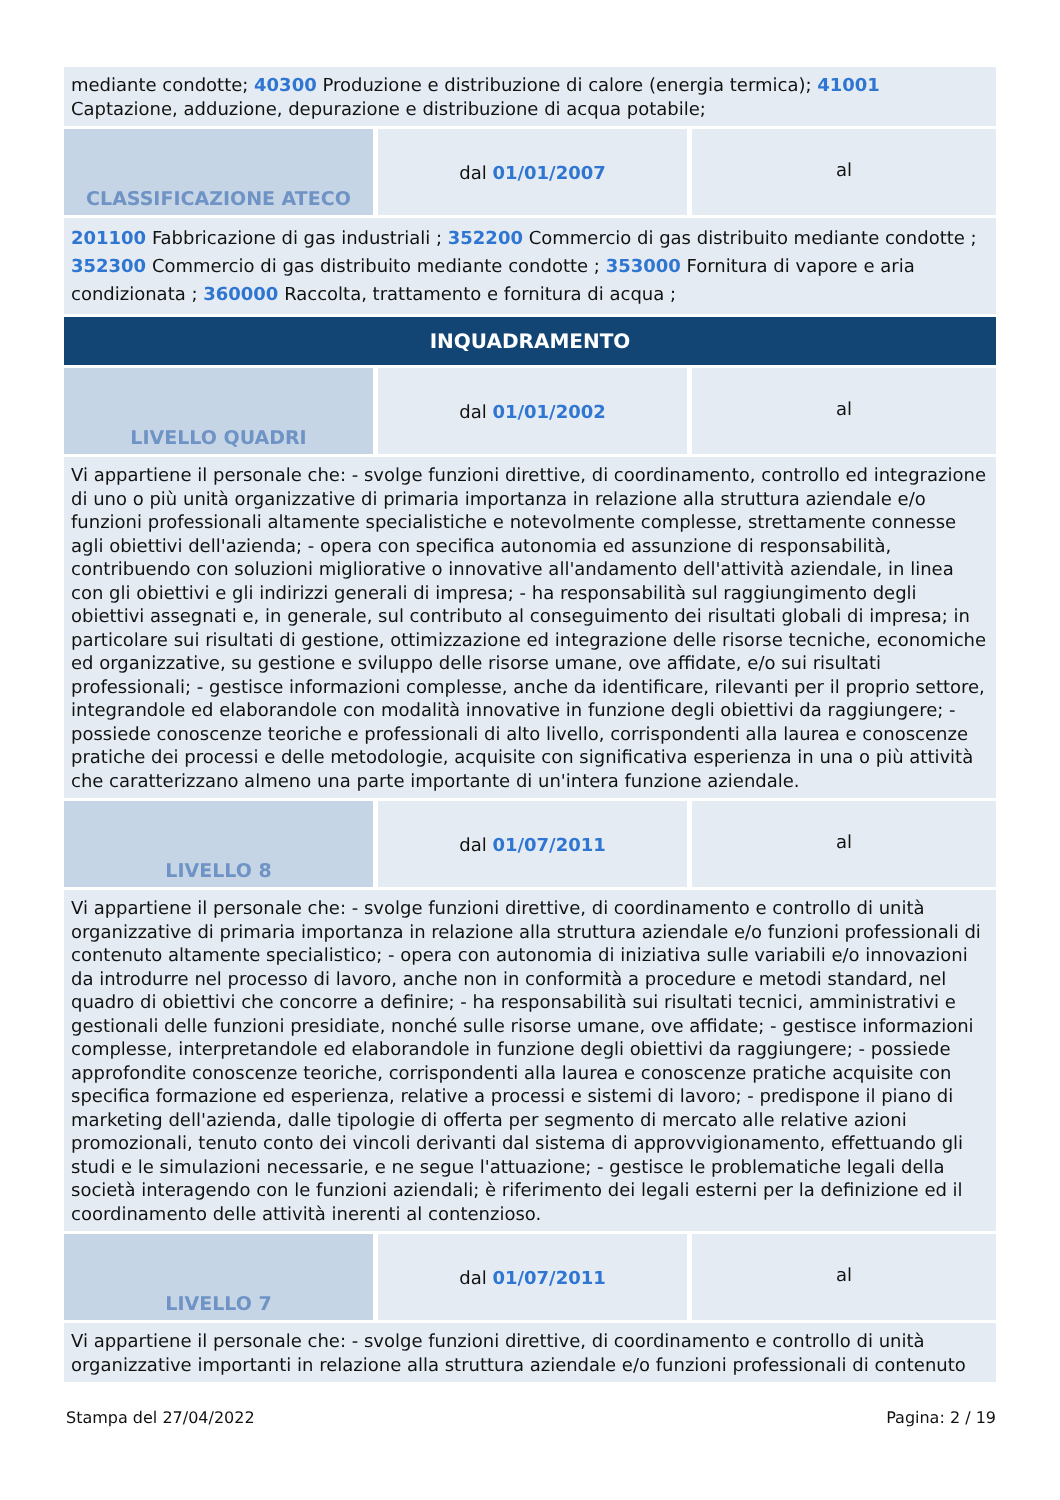| mediante condotte; 40300 Produzione e distribuzione di calore (energia termica); 41001 Captazione, adduzione, depurazione e distribuzione di acqua potabile; | | |
| CLASSIFICAZIONE ATECO | dal 01/01/2007 | al |
| 201100 Fabbricazione di gas industriali ; 352200 Commercio di gas distribuito mediante condotte ; 352300 Commercio di gas distribuito mediante condotte ; 353000 Fornitura di vapore e aria condizionata ; 360000 Raccolta, trattamento e fornitura di acqua ; | | |
| INQUADRAMENTO | | |
| LIVELLO QUADRI | dal 01/01/2002 | al |
| Vi appartiene il personale che: - svolge funzioni direttive, di coordinamento, controllo ed integrazione di uno o più unità organizzative di primaria importanza in relazione alla struttura aziendale e/o funzioni professionali altamente specialistiche e notevolmente complesse, strettamente connesse agli obiettivi dell'azienda; - opera con specifica autonomia ed assunzione di responsabilità, contribuendo con soluzioni migliorative o innovative all'andamento dell'attività aziendale, in linea con gli obiettivi e gli indirizzi generali di impresa; - ha responsabilità sul raggiungimento degli obiettivi assegnati e, in generale, sul contributo al conseguimento dei risultati globali di impresa; in particolare sui risultati di gestione, ottimizzazione ed integrazione delle risorse tecniche, economiche ed organizzative, su gestione e sviluppo delle risorse umane, ove affidate, e/o sui risultati professionali; - gestisce informazioni complesse, anche da identificare, rilevanti per il proprio settore, integrandole ed elaborandole con modalità innovative in funzione degli obiettivi da raggiungere; - possiede conoscenze teoriche e professionali di alto livello, corrispondenti alla laurea e conoscenze pratiche dei processi e delle metodologie, acquisite con significativa esperienza in una o più attività che caratterizzano almeno una parte importante di un'intera funzione aziendale. | | |
| LIVELLO 8 | dal 01/07/2011 | al |
| Vi appartiene il personale che: - svolge funzioni direttive, di coordinamento e controllo di unità organizzative di primaria importanza in relazione alla struttura aziendale e/o funzioni professionali di contenuto altamente specialistico; - opera con autonomia di iniziativa sulle variabili e/o innovazioni da introdurre nel processo di lavoro, anche non in conformità a procedure e metodi standard, nel quadro di obiettivi che concorre a definire; - ha responsabilità sui risultati tecnici, amministrativi e gestionali delle funzioni presidiate, nonché sulle risorse umane, ove affidate; - gestisce informazioni complesse, interpretandole ed elaborandole in funzione degli obiettivi da raggiungere; - possiede approfondite conoscenze teoriche, corrispondenti alla laurea e conoscenze pratiche acquisite con specifica formazione ed esperienza, relative a processi e sistemi di lavoro; - predispone il piano di marketing dell'azienda, dalle tipologie di offerta per segmento di mercato alle relative azioni promozionali, tenuto conto dei vincoli derivanti dal sistema di approvvigionamento, effettuando gli studi e le simulazioni necessarie, e ne segue l'attuazione; - gestisce le problematiche legali della società interagendo con le funzioni aziendali; è riferimento dei legali esterni per la definizione ed il coordinamento delle attività inerenti al contenzioso. | | |
| LIVELLO 7 | dal 01/07/2011 | al |
| Vi appartiene il personale che: - svolge funzioni direttive, di coordinamento e controllo di unità organizzative importanti in relazione alla struttura aziendale e/o funzioni professionali di contenuto | | |
Stampa del 27/04/2022 Pagina: 2 / 19